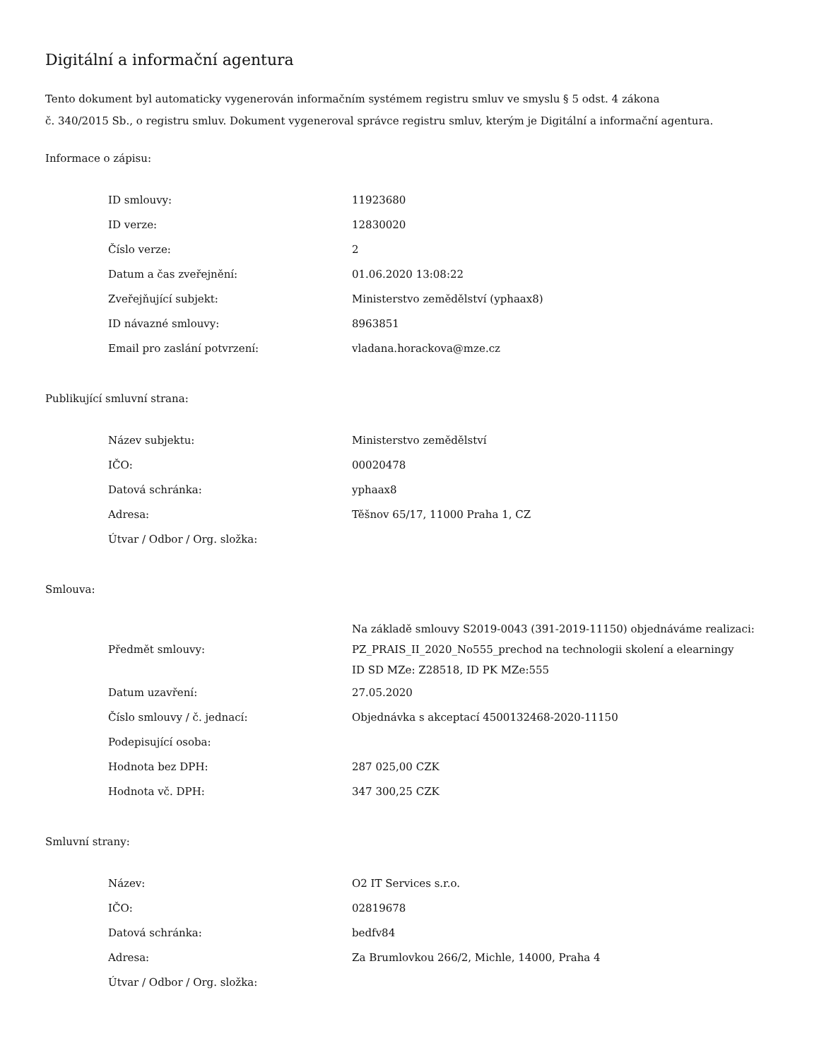Digitální a informační agentura
Tento dokument byl automaticky vygenerován informačním systémem registru smluv ve smyslu § 5 odst. 4 zákona
č. 340/2015 Sb., o registru smluv. Dokument vygeneroval správce registru smluv, kterým je Digitální a informační agentura.
Informace o zápisu:
| ID smlouvy: | 11923680 |
| ID verze: | 12830020 |
| Číslo verze: | 2 |
| Datum a čas zveřejnění: | 01.06.2020 13:08:22 |
| Zveřejňující subjekt: | Ministerstvo zemědělství (yphaax8) |
| ID návazné smlouvy: | 8963851 |
| Email pro zaslání potvrzení: | vladana.horackova@mze.cz |
Publikující smluvní strana:
| Název subjektu: | Ministerstvo zemědělství |
| IČO: | 00020478 |
| Datová schránka: | yphaax8 |
| Adresa: | Těšnov 65/17, 11000 Praha 1, CZ |
| Útvar / Odbor / Org. složka: | |
Smlouva:
| Předmět smlouvy: | Na základě smlouvy S2019-0043 (391-2019-11150) objednáváme realizaci: PZ_PRAIS_II_2020_No555_prechod na technologii skolení a elearningy ID SD MZe: Z28518, ID PK MZe:555 |
| Datum uzavření: | 27.05.2020 |
| Číslo smlouvy / č. jednací: | Objednávka s akceptací 4500132468-2020-11150 |
| Podepisující osoba: | |
| Hodnota bez DPH: | 287 025,00 CZK |
| Hodnota vč. DPH: | 347 300,25 CZK |
Smluvní strany:
| Název: | O2 IT Services s.r.o. |
| IČO: | 02819678 |
| Datová schránka: | bedfv84 |
| Adresa: | Za Brumlovkou 266/2, Michle, 14000, Praha 4 |
| Útvar / Odbor / Org. složka: | |